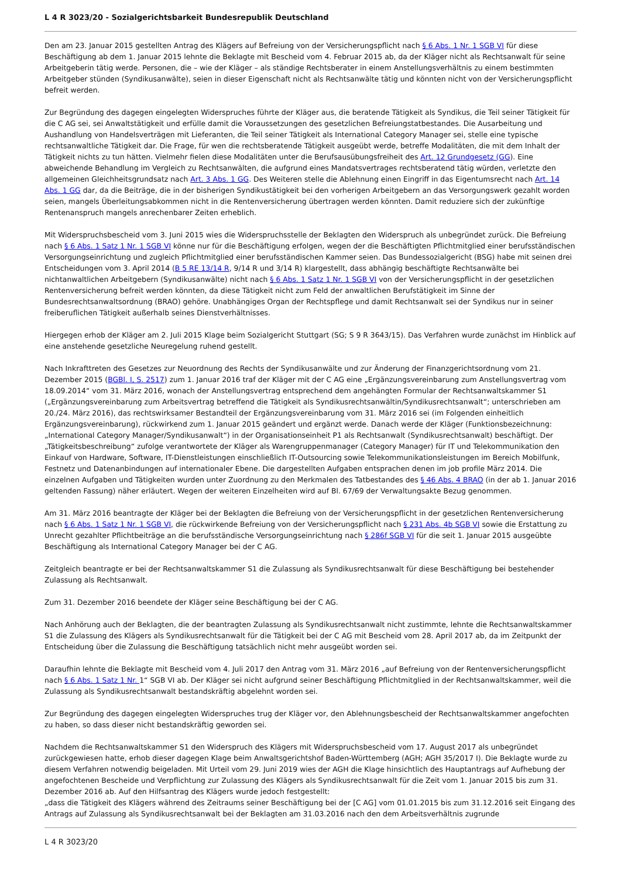L 4 R 3023/20 - Sozialgerichtsbarkeit Bundesrepublik Deutschland
Den am 23. Januar 2015 gestellten Antrag des Klägers auf Befreiung von der Versicherungspflicht nach § 6 Abs. 1 Nr. 1 SGB VI für diese Beschäftigung ab dem 1. Januar 2015 lehnte die Beklagte mit Bescheid vom 4. Februar 2015 ab, da der Kläger nicht als Rechtsanwalt für seine Arbeitgeberin tätig werde. Personen, die – wie der Kläger – als ständige Rechtsberater in einem Anstellungsverhältnis zu einem bestimmten Arbeitgeber stünden (Syndikusanwälte), seien in dieser Eigenschaft nicht als Rechtsanwälte tätig und könnten nicht von der Versicherungspflicht befreit werden.
Zur Begründung des dagegen eingelegten Widerspruches führte der Kläger aus, die beratende Tätigkeit als Syndikus, die Teil seiner Tätigkeit für die C AG sei, sei Anwaltstätigkeit und erfülle damit die Voraussetzungen des gesetzlichen Befreiungstatbestandes. Die Ausarbeitung und Aushandlung von Handelsverträgen mit Lieferanten, die Teil seiner Tätigkeit als International Category Manager sei, stelle eine typische rechtsanwaltliche Tätigkeit dar. Die Frage, für wen die rechtsberatende Tätigkeit ausgeübt werde, betreffe Modalitäten, die mit dem Inhalt der Tätigkeit nichts zu tun hätten. Vielmehr fielen diese Modalitäten unter die Berufsausübungsfreiheit des Art. 12 Grundgesetz (GG). Eine abweichende Behandlung im Vergleich zu Rechtsanwälten, die aufgrund eines Mandatsvertrages rechtsberatend tätig würden, verletzte den allgemeinen Gleichheitsgrundsatz nach Art. 3 Abs. 1 GG. Des Weiteren stelle die Ablehnung einen Eingriff in das Eigentumsrecht nach Art. 14 Abs. 1 GG dar, da die Beiträge, die in der bisherigen Syndikustätigkeit bei den vorherigen Arbeitgebern an das Versorgungswerk gezahlt worden seien, mangels Überleitungsabkommen nicht in die Rentenversicherung übertragen werden könnten. Damit reduziere sich der zukünftige Rentenanspruch mangels anrechenbarer Zeiten erheblich.
Mit Widerspruchsbescheid vom 3. Juni 2015 wies die Widerspruchsstelle der Beklagten den Widerspruch als unbegründet zurück. Die Befreiung nach § 6 Abs. 1 Satz 1 Nr. 1 SGB VI könne nur für die Beschäftigung erfolgen, wegen der die Beschäftigten Pflichtmitglied einer berufsständischen Versorgungseinrichtung und zugleich Pflichtmitglied einer berufsständischen Kammer seien. Das Bundessozialgericht (BSG) habe mit seinen drei Entscheidungen vom 3. April 2014 (B 5 RE 13/14 R, 9/14 R und 3/14 R) klargestellt, dass abhängig beschäftigte Rechtsanwälte bei nichtanwaltlichen Arbeitgebern (Syndikusanwälte) nicht nach § 6 Abs. 1 Satz 1 Nr. 1 SGB VI von der Versicherungspflicht in der gesetzlichen Rentenversicherung befreit werden könnten, da diese Tätigkeit nicht zum Feld der anwaltlichen Berufstätigkeit im Sinne der Bundesrechtsanwaltsordnung (BRAO) gehöre. Unabhängiges Organ der Rechtspflege und damit Rechtsanwalt sei der Syndikus nur in seiner freiberuflichen Tätigkeit außerhalb seines Dienstverhältnisses.
Hiergegen erhob der Kläger am 2. Juli 2015 Klage beim Sozialgericht Stuttgart (SG; S 9 R 3643/15). Das Verfahren wurde zunächst im Hinblick auf eine anstehende gesetzliche Neuregelung ruhend gestellt.
Nach Inkrafttreten des Gesetzes zur Neuordnung des Rechts der Syndikusanwälte und zur Änderung der Finanzgerichtsordnung vom 21. Dezember 2015 (BGBl. I, S. 2517) zum 1. Januar 2016 traf der Kläger mit der C AG eine „Ergänzungsvereinbarung zum Anstellungsvertrag vom 18.09.2014“ vom 31. März 2016, wonach der Anstellungsvertrag entsprechend dem angehängten Formular der Rechtsanwaltskammer S1 („Ergänzungsvereinbarung zum Arbeitsvertrag betreffend die Tätigkeit als Syndikusrechtsanwältin/Syndikusrechtsanwalt“; unterschrieben am 20./24. März 2016), das rechtswirksamer Bestandteil der Ergänzungsvereinbarung vom 31. März 2016 sei (im Folgenden einheitlich Ergänzungsvereinbarung), rückwirkend zum 1. Januar 2015 geändert und ergänzt werde. Danach werde der Kläger (Funktionsbezeichnung: „International Category Manager/Syndikusanwalt“) in der Organisationseinheit P1 als Rechtsanwalt (Syndikusrechtsanwalt) beschäftigt. Der „Tätigkeitsbeschreibung“ zufolge verantwortete der Kläger als Warengruppenmanager (Category Manager) für IT und Telekommunikation den Einkauf von Hardware, Software, IT-Dienstleistungen einschließlich IT-Outsourcing sowie Telekommunikationsleistungen im Bereich Mobilfunk, Festnetz und Datenanbindungen auf internationaler Ebene. Die dargestellten Aufgaben entsprachen denen im job profile März 2014. Die einzelnen Aufgaben und Tätigkeiten wurden unter Zuordnung zu den Merkmalen des Tatbestandes des § 46 Abs. 4 BRAO (in der ab 1. Januar 2016 geltenden Fassung) näher erläutert. Wegen der weiteren Einzelheiten wird auf Bl. 67/69 der Verwaltungsakte Bezug genommen.
Am 31. März 2016 beantragte der Kläger bei der Beklagten die Befreiung von der Versicherungspflicht in der gesetzlichen Rentenversicherung nach § 6 Abs. 1 Satz 1 Nr. 1 SGB VI, die rückwirkende Befreiung von der Versicherungspflicht nach § 231 Abs. 4b SGB VI sowie die Erstattung zu Unrecht gezahlter Pflichtbeiträge an die berufsständische Versorgungseinrichtung nach § 286f SGB VI für die seit 1. Januar 2015 ausgeübte Beschäftigung als International Category Manager bei der C AG.
Zeitgleich beantragte er bei der Rechtsanwaltskammer S1 die Zulassung als Syndikusrechtsanwalt für diese Beschäftigung bei bestehender Zulassung als Rechtsanwalt.
Zum 31. Dezember 2016 beendete der Kläger seine Beschäftigung bei der C AG.
Nach Anhörung auch der Beklagten, die der beantragten Zulassung als Syndikusrechtsanwalt nicht zustimmte, lehnte die Rechtsanwaltskammer S1 die Zulassung des Klägers als Syndikusrechtsanwalt für die Tätigkeit bei der C AG mit Bescheid vom 28. April 2017 ab, da im Zeitpunkt der Entscheidung über die Zulassung die Beschäftigung tatsächlich nicht mehr ausgeübt worden sei.
Daraufhin lehnte die Beklagte mit Bescheid vom 4. Juli 2017 den Antrag vom 31. März 2016 „auf Befreiung von der Rentenversicherungspflicht nach § 6 Abs. 1 Satz 1 Nr. 1“ SGB VI ab. Der Kläger sei nicht aufgrund seiner Beschäftigung Pflichtmitglied in der Rechtsanwaltskammer, weil die Zulassung als Syndikusrechtsanwalt bestandskräftig abgelehnt worden sei.
Zur Begründung des dagegen eingelegten Widerspruches trug der Kläger vor, den Ablehnungsbescheid der Rechtsanwaltskammer angefochten zu haben, so dass dieser nicht bestandskräftig geworden sei.
Nachdem die Rechtsanwaltskammer S1 den Widerspruch des Klägers mit Widerspruchsbescheid vom 17. August 2017 als unbegründet zurückgewiesen hatte, erhob dieser dagegen Klage beim Anwaltsgerichtshof Baden-Württemberg (AGH; AGH 35/2017 I). Die Beklagte wurde zu diesem Verfahren notwendig beigeladen. Mit Urteil vom 29. Juni 2019 wies der AGH die Klage hinsichtlich des Hauptantrags auf Aufhebung der angefochtenen Bescheide und Verpflichtung zur Zulassung des Klägers als Syndikusrechtsanwalt für die Zeit vom 1. Januar 2015 bis zum 31. Dezember 2016 ab. Auf den Hilfsantrag des Klägers wurde jedoch festgestellt:
„dass die Tätigkeit des Klägers während des Zeitraums seiner Beschäftigung bei der [C AG] vom 01.01.2015 bis zum 31.12.2016 seit Eingang des Antrags auf Zulassung als Syndikusrechtsanwalt bei der Beklagten am 31.03.2016 nach den dem Arbeitsverhältnis zugrunde
L 4 R 3023/20